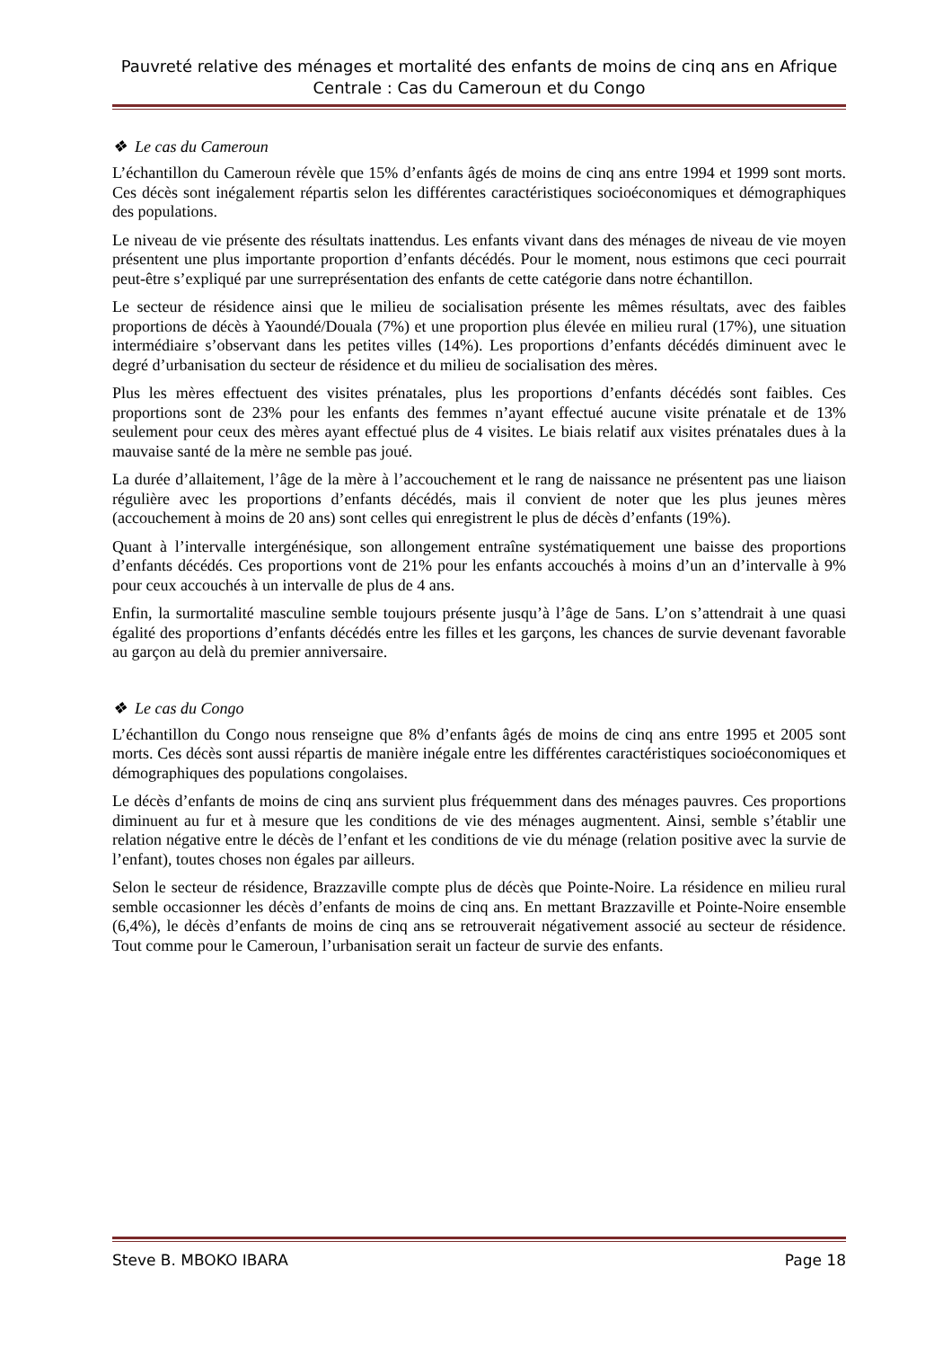Pauvreté relative des ménages et mortalité des enfants de moins de cinq ans en Afrique Centrale : Cas du Cameroun et du Congo
❖ Le cas du Cameroun
L’échantillon du Cameroun révèle que 15% d’enfants âgés de moins de cinq ans entre 1994 et 1999 sont morts. Ces décès sont inégalement répartis selon les différentes caractéristiques socioéconomiques et démographiques des populations.
Le niveau de vie présente des résultats inattendus. Les enfants vivant dans des ménages de niveau de vie moyen présentent une plus importante proportion d’enfants décédés. Pour le moment, nous estimons que ceci pourrait peut-être s’expliqué par une surreprésentation des enfants de cette catégorie dans notre échantillon.
Le secteur de résidence ainsi que le milieu de socialisation présente les mêmes résultats, avec des faibles proportions de décès à Yaoundé/Douala (7%) et une proportion plus élevée en milieu rural (17%), une situation intermédiaire s’observant dans les petites villes (14%). Les proportions d’enfants décédés diminuent avec le degré d’urbanisation du secteur de résidence et du milieu de socialisation des mères.
Plus les mères effectuent des visites prénatales, plus les proportions d’enfants décédés sont faibles. Ces proportions sont de 23% pour les enfants des femmes n’ayant effectué aucune visite prénatale et de 13% seulement pour ceux des mères ayant effectué plus de 4 visites. Le biais relatif aux visites prénatales dues à la mauvaise santé de la mère ne semble pas joué.
La durée d’allaitement, l’âge de la mère à l’accouchement et le rang de naissance ne présentent pas une liaison régulière avec les proportions d’enfants décédés, mais il convient de noter que les plus jeunes mères (accouchement à moins de 20 ans) sont celles qui enregistrent le plus de décès d’enfants (19%).
Quant à l’intervalle intergénésique, son allongement entraîne systématiquement une baisse des proportions d’enfants décédés. Ces proportions vont de 21% pour les enfants accouchés à moins d’un an d’intervalle à 9% pour ceux accouchés à un intervalle de plus de 4 ans.
Enfin, la surmortalité masculine semble toujours présente jusqu’à l’âge de 5ans. L’on s’attendrait à une quasi égalité des proportions d’enfants décédés entre les filles et les garçons, les chances de survie devenant favorable au garçon au delà du premier anniversaire.
❖ Le cas du Congo
L’échantillon du Congo nous renseigne que 8% d’enfants âgés de moins de cinq ans entre 1995 et 2005 sont morts. Ces décès sont aussi répartis de manière inégale entre les différentes caractéristiques socioéconomiques et démographiques des populations congolaises.
Le décès d’enfants de moins de cinq ans survient plus fréquemment dans des ménages pauvres. Ces proportions diminuent au fur et à mesure que les conditions de vie des ménages augmentent. Ainsi, semble s’établir une relation négative entre le décès de l’enfant et les conditions de vie du ménage (relation positive avec la survie de l’enfant), toutes choses non égales par ailleurs.
Selon le secteur de résidence, Brazzaville compte plus de décès que Pointe-Noire. La résidence en milieu rural semble occasionner les décès d’enfants de moins de cinq ans. En mettant Brazzaville et Pointe-Noire ensemble (6,4%), le décès d’enfants de moins de cinq ans se retrouverait négativement associé au secteur de résidence. Tout comme pour le Cameroun, l’urbanisation serait un facteur de survie des enfants.
Steve B. MBOKO IBARA Page 18